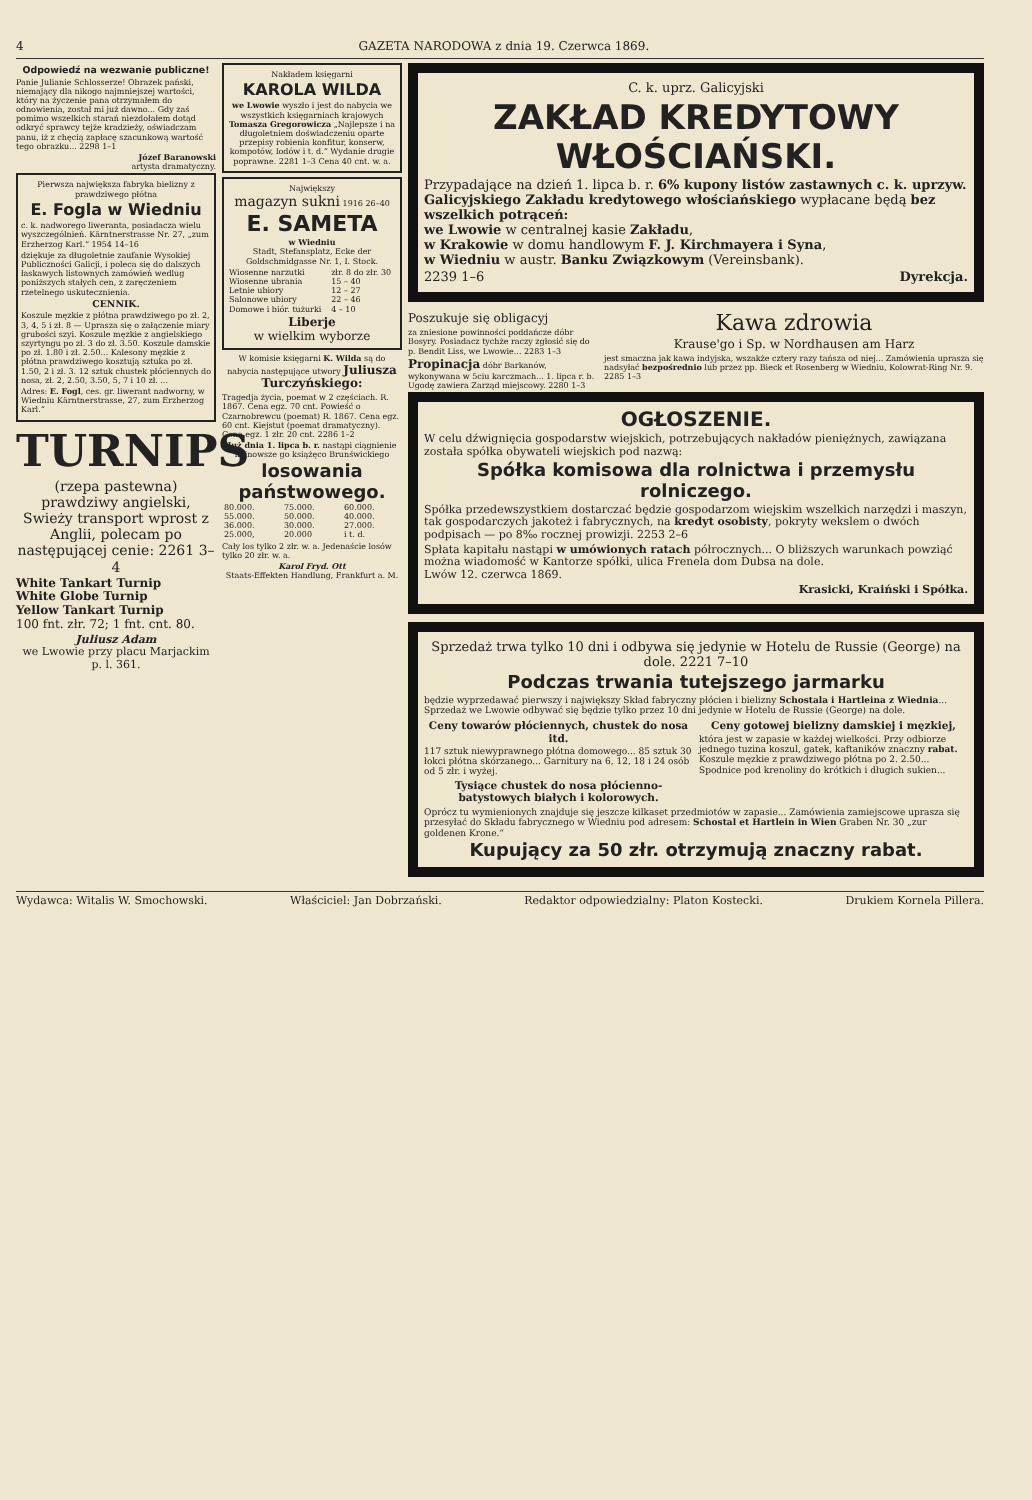4 GAZETA NARODOWA z dnia 19. Czerwca 1869.
Odpowiedź na wezwanie publiczne!
Panie Julianie Schlosserze! Obrazek pański, niemający dla nikogo najmniejszej wartości, który na życzenie pana otrzymałem do odnowienia, został mi już dawno... Gdy zaś pomimo wszelkich starań niezdołałem dotąd odkryć sprawcy tejże kradzieży, oświadczam panu, iż z chęcią zapłacę szacunkową wartość tego obrazku... 2298 1–1
Józef Baranowski
artysta dramatyczny.
Pierwsza największa fabryka bielizny z prawdziwego płótna
E. Fogla w Wiedniu
c. k. nadworego liweranta, posiadacza wielu wyszczególnień. Kärntnerstrasse Nr. 27, „zum Erzherzog Karl.“ 1954 14–16
dziękuje za długoletnie zaufanie Wysokiej Publiczności Galicji, i poleca się do dalszych łaskawych listownych zamówień wedlug poniższych stałych cen, z zaręczeniem rzetelnego uskutecznienia.
CENNIK.
Koszule męzkie z płótna prawdziwego po zł. 2, 3, 4, 5 i zł. 8 — Uprasza się o załączenie miary grubości szyi. Koszule męzkie z angielskiego szyrtyngu po zł. 3 do zł. 3.50. Koszule damskie po zł. 1.80 i zł. 2.50... Kalesony męzkie z płótna prawdziwego kosztują sztuka po zł. 1.50, 2 i zł. 3. 12 sztuk chustek płóciennych do nosa, zł. 2, 2.50, 3.50, 5, 7 i 10 zł. ...
Adres: E. Fogl, ces. gr. liwerant nadworny, w Wiedniu Kärntnerstrasse, 27, zum Erzherzog Karl.“
TURNIPS
(rzepa pastewna)
prawdziwy angielski,
Swieży transport wprost z Anglii, polecam po następującej cenie: 2261 3–4
White Tankart Turnip
White Globe Turnip
Yellow Tankart Turnip
100 fnt. złr. 72; 1 fnt. cnt. 80.
Juliusz Adam
we Lwowie przy placu Marjackim p. l. 361.
Nakładem księgarni
KAROLA WILDA
we Lwowie wyszło i jest do nabycia we wszystkich księgarniach krajowych Tomasza Gregorowicza „Najlepsze i na długoletniem doświadczeniu oparte przepisy robienia konfitur, konserw, kompotów, lodów i t. d.“ Wydanie drugie poprawne. 2281 1–3 Cena 40 cnt. w. a.
Największy
magazyn sukni 1916 26–40
E. SAMETA
w Wiedniu
Stadt, Stefansplatz, Ecke der Goldschmidgasse Nr. 1, I. Stock.
| Wiosenne narzutki | złr. 8 do złr. 30 |
| Wiosenne ubrania | 15 – 40 |
| Letnie ubiory | 12 – 27 |
| Salonowe ubiory | 22 – 46 |
| Domowe i biór. tużurki | 4 – 10 |
Liberje
w wielkim wyborze
W komisie księgarni K. Wilda są do nabycia następujące utwory Juliusza Turczyńskiego:
Tragedja życia, poemat w 2 częściach. R. 1867. Cena egz. 70 cnt. Powieść o Czarnobrewcu (poemat) R. 1867. Cena egz. 60 cnt. Kiejstut (poemat dramatyczny). Cena egz. 1 złr. 20 cnt. 2286 1–2
Już dnia 1. lipca b. r. nastąpi ciągnienie najnowsze go książęco Brunświckiego
losowania państwowego.
| 80.000. | 75.000. | 60.000. |
| 55.000. | 50.000. | 40.000. |
| 36.000. | 30.000. | 27.000. |
| 25.000, | 20.000 | i t. d. |
Cały los tylko 2 złr. w. a. Jedenaście losów tylko 20 złr. w. a.
Karol Fryd. Ott
Staats-Effekten Handlung, Frankfurt a. M.
C. k. uprz. Galicyjski
ZAKŁAD KREDYTOWY WŁOŚCIAŃSKI.
Przypadające na dzień 1. lipca b. r. 6% kupony listów zastawnych c. k. uprzyw. Galicyjskiego Zakładu kredytowego włościańskiego wypłacane będą bez wszelkich potrąceń:
we Lwowie w centralnej kasie Zakładu,
w Krakowie w domu handlowym F. J. Kirchmayera i Syna,
w Wiedniu w austr. Banku Związkowym (Vereinsbank).
2239 1–6 Dyrekcja.
Poszukuje się obligacyj
za zniesione powinności poddańcze dóbr Bosyry. Posiadacz tychże raczy zgłosić się do p. Bendit Liss, we Lwowie... 2283 1–3
Propinacja dóbr Barkanów, wykonywana w 5ciu karczmach... 1. lipca r. b. Ugodę zawiera Zarząd miejscowy. 2280 1–3
Kawa zdrowia
Krause'go i Sp. w Nordhausen am Harz
jest smaczna jak kawa indyjska, wszakże cztery razy tańsza od niej... Zamówienia uprasza się nadsyłać bezpośrednio lub przez pp. Bieck et Rosenberg w Wiedniu, Kolowrat-Ring Nr. 9. 2285 1–3
OGŁOSZENIE.
W celu dźwignięcia gospodarstw wiejskich, potrzebujących nakładów pieniężnych, zawiązana została spółka obywateli wiejskich pod nazwą:
Spółka komisowa dla rolnictwa i przemysłu rolniczego.
Spółka przedewszystkiem dostarczać będzie gospodarzom wiejskim wszelkich narzędzi i maszyn, tak gospodarczych jakoteż i fabrycznych, na kredyt osobisty, pokryty wekslem o dwóch podpisach — po 8‰ rocznej prowizji. 2253 2–6
Spłata kapitału nastąpi w umówionych ratach półrocznych... O bliższych warunkach powziąć można wiadomość w Kantorze spółki, ulica Frenela dom Dubsa na dole.
Lwów 12. czerwca 1869.
Krasicki, Kraiński i Spółka.
Sprzedaż trwa tylko 10 dni i odbywa się jedynie w Hotelu de Russie (George) na dole. 2221 7–10
Podczas trwania tutejszego jarmarku
będzie wyprzedawać pierwszy i największy Skład fabryczny płócien i bielizny Schostala i Hartleina z Wiednia... Sprzedaż we Lwowie odbywać się będzie tylko przez 10 dni jedynie w Hotelu de Russie (George) na dole.
Ceny towarów płóciennych, chustek do nosa itd.
117 sztuk niewyprawnego płótna domowego... 85 sztuk 30 łokci płótna skórzanego... Garnitury na 6, 12, 18 i 24 osób od 5 złr. i wyżej.
Tysiące chustek do nosa płócienno-batystowych białych i kolorowych.
Ceny gotowej bielizny damskiej i męzkiej,
która jest w zapasie w każdej wielkości. Przy odbiorze jednego tuzina koszul, gatek, kaftaników znaczny rabat. Koszule męzkie z prawdziwego płótna po 2. 2.50... Spodnice pod krenoliny do krótkich i długich sukien...
Oprócz tu wymienionych znajduje się jeszcze kilkaset przedmiotów w zapasie... Zamówienia zamiejscowe uprasza się przesyłać do Składu fabrycznego w Wiedniu pod adresem: Schostal et Hartlein in Wien Graben Nr. 30 „zur goldenen Krone.“
Kupujący za 50 złr. otrzymują znaczny rabat.
Wydawca: Witalis W. Smochowski. Właściciel: Jan Dobrzański. Redaktor odpowiedzialny: Platon Kostecki. Drukiem Kornela Pillera.